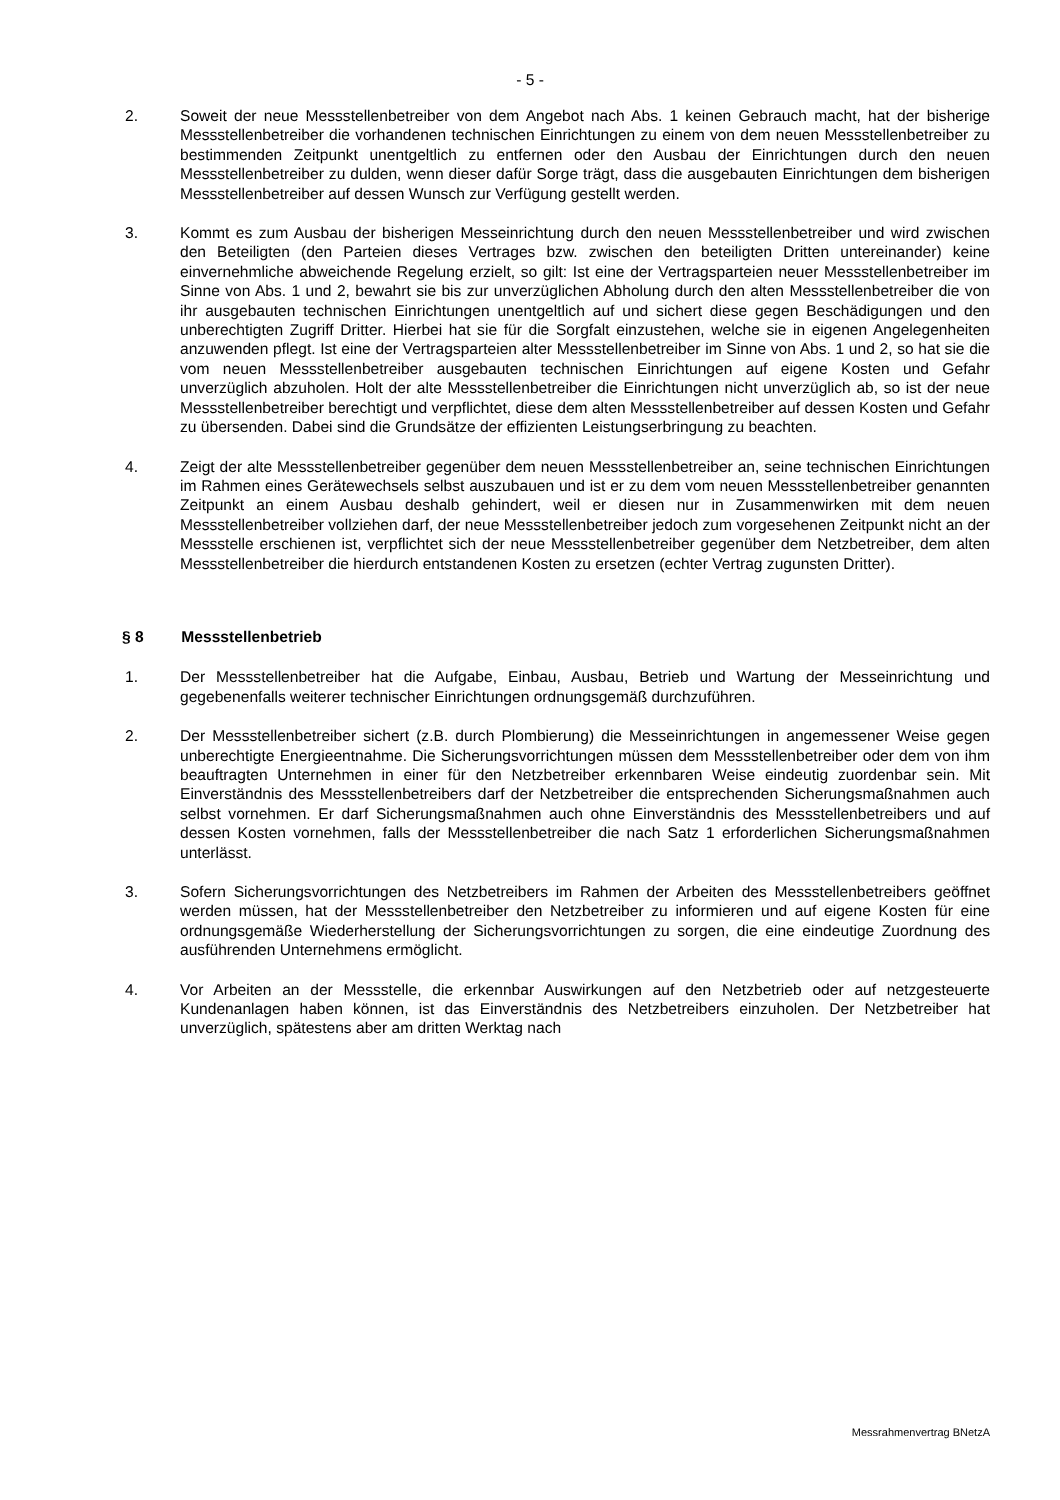- 5 -
2. Soweit der neue Messstellenbetreiber von dem Angebot nach Abs. 1 keinen Gebrauch macht, hat der bisherige Messstellenbetreiber die vorhandenen technischen Einrichtungen zu einem von dem neuen Messstellenbetreiber zu bestimmenden Zeitpunkt unentgeltlich zu entfernen oder den Ausbau der Einrichtungen durch den neuen Messstellenbetreiber zu dulden, wenn dieser dafür Sorge trägt, dass die ausgebauten Einrichtungen dem bisherigen Messstellenbetreiber auf dessen Wunsch zur Verfügung gestellt werden.
3. Kommt es zum Ausbau der bisherigen Messeinrichtung durch den neuen Messstellenbetreiber und wird zwischen den Beteiligten (den Parteien dieses Vertrages bzw. zwischen den beteiligten Dritten untereinander) keine einvernehmliche abweichende Regelung erzielt, so gilt: Ist eine der Vertragsparteien neuer Messstellenbetreiber im Sinne von Abs. 1 und 2, bewahrt sie bis zur unverzüglichen Abholung durch den alten Messstellenbetreiber die von ihr ausgebauten technischen Einrichtungen unentgeltlich auf und sichert diese gegen Beschädigungen und den unberechtigten Zugriff Dritter. Hierbei hat sie für die Sorgfalt einzustehen, welche sie in eigenen Angelegenheiten anzuwenden pflegt. Ist eine der Vertragsparteien alter Messstellenbetreiber im Sinne von Abs. 1 und 2, so hat sie die vom neuen Messstellenbetreiber ausgebauten technischen Einrichtungen auf eigene Kosten und Gefahr unverzüglich abzuholen. Holt der alte Messstellenbetreiber die Einrichtungen nicht unverzüglich ab, so ist der neue Messstellenbetreiber berechtigt und verpflichtet, diese dem alten Messstellenbetreiber auf dessen Kosten und Gefahr zu übersenden. Dabei sind die Grundsätze der effizienten Leistungserbringung zu beachten.
4. Zeigt der alte Messstellenbetreiber gegenüber dem neuen Messstellenbetreiber an, seine technischen Einrichtungen im Rahmen eines Gerätewechsels selbst auszubauen und ist er zu dem vom neuen Messstellenbetreiber genannten Zeitpunkt an einem Ausbau deshalb gehindert, weil er diesen nur in Zusammenwirken mit dem neuen Messstellenbetreiber vollziehen darf, der neue Messstellenbetreiber jedoch zum vorgesehenen Zeitpunkt nicht an der Messstelle erschienen ist, verpflichtet sich der neue Messstellenbetreiber gegenüber dem Netzbetreiber, dem alten Messstellenbetreiber die hierdurch entstandenen Kosten zu ersetzen (echter Vertrag zugunsten Dritter).
§ 8 Messstellenbetrieb
1. Der Messstellenbetreiber hat die Aufgabe, Einbau, Ausbau, Betrieb und Wartung der Messeinrichtung und gegebenenfalls weiterer technischer Einrichtungen ordnungsgemäß durchzuführen.
2. Der Messstellenbetreiber sichert (z.B. durch Plombierung) die Messeinrichtungen in angemessener Weise gegen unberechtigte Energieentnahme. Die Sicherungsvorrichtungen müssen dem Messstellenbetreiber oder dem von ihm beauftragten Unternehmen in einer für den Netzbetreiber erkennbaren Weise eindeutig zuordenbar sein. Mit Einverständnis des Messstellenbetreibers darf der Netzbetreiber die entsprechenden Sicherungsmaßnahmen auch selbst vornehmen. Er darf Sicherungsmaßnahmen auch ohne Einverständnis des Messstellenbetreibers und auf dessen Kosten vornehmen, falls der Messstellenbetreiber die nach Satz 1 erforderlichen Sicherungsmaßnahmen unterlässt.
3. Sofern Sicherungsvorrichtungen des Netzbetreibers im Rahmen der Arbeiten des Messstellenbetreibers geöffnet werden müssen, hat der Messstellenbetreiber den Netzbetreiber zu informieren und auf eigene Kosten für eine ordnungsgemäße Wiederherstellung der Sicherungsvorrichtungen zu sorgen, die eine eindeutige Zuordnung des ausführenden Unternehmens ermöglicht.
4. Vor Arbeiten an der Messstelle, die erkennbar Auswirkungen auf den Netzbetrieb oder auf netzgesteuerte Kundenanlagen haben können, ist das Einverständnis des Netzbetreibers einzuholen. Der Netzbetreiber hat unverzüglich, spätestens aber am dritten Werktag nach
Messrahmenvertrag BNetzA